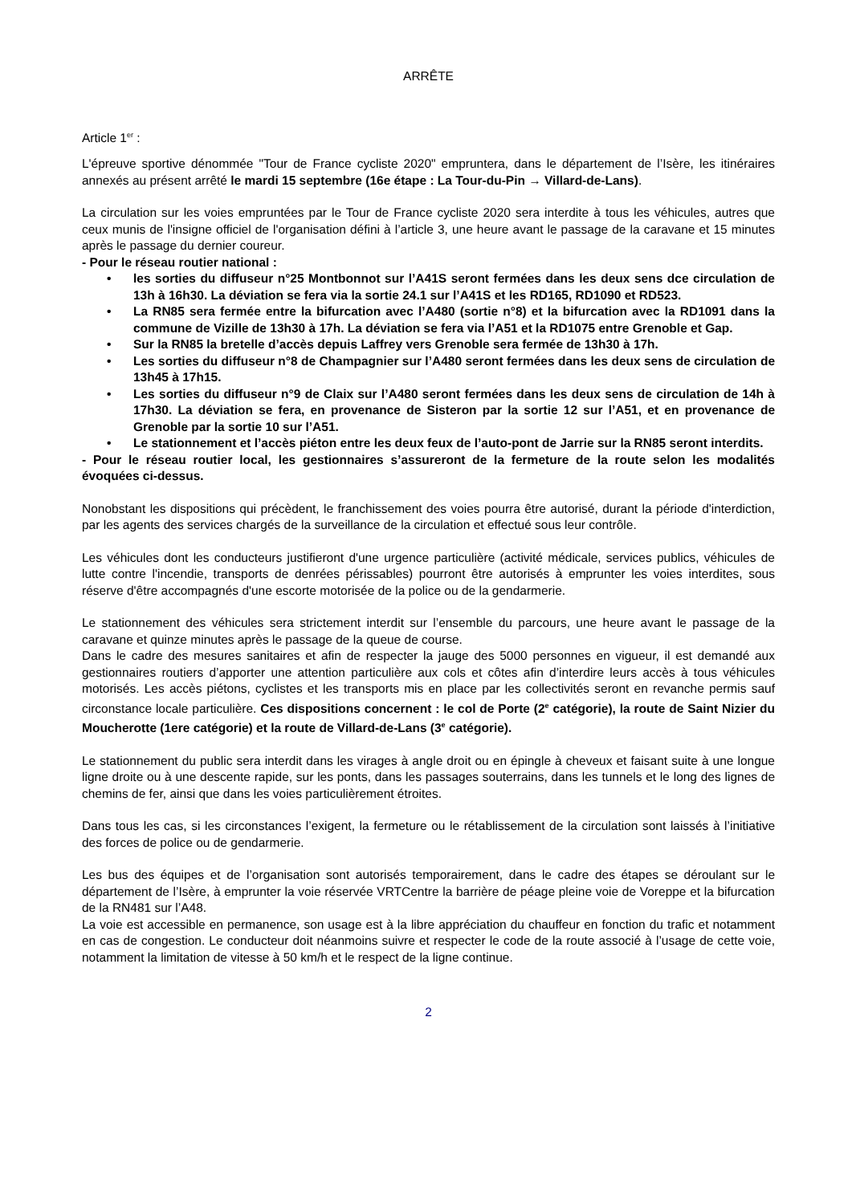ARRÊTE
Article 1<sup>er</sup> :
L'épreuve sportive dénommée "Tour de France cycliste 2020" empruntera, dans le département de l’Isère, les itinéraires annexés au présent arrêté le mardi 15 septembre (16e étape : La Tour-du-Pin → Villard-de-Lans).
La circulation sur les voies empruntées par le Tour de France cycliste 2020 sera interdite à tous les véhicules, autres que ceux munis de l'insigne officiel de l'organisation défini à l’article 3, une heure avant le passage de la caravane et 15 minutes après le passage du dernier coureur.
- Pour le réseau routier national :
• les sorties du diffuseur n°25 Montbonnot sur l’A41S seront fermées dans les deux sens dce circulation de 13h à 16h30. La déviation se fera via la sortie 24.1 sur l’A41S et les RD165, RD1090 et RD523.
• La RN85 sera fermée entre la bifurcation avec l’A480 (sortie n°8) et la bifurcation avec la RD1091 dans la commune de Vizille de 13h30 à 17h. La déviation se fera via l’A51 et la RD1075 entre Grenoble et Gap.
• Sur la RN85 la bretelle d’accès depuis Laffrey vers Grenoble sera fermée de 13h30 à 17h.
• Les sorties du diffuseur n°8 de Champagnier sur l’A480 seront fermées dans les deux sens de circulation de 13h45 à 17h15.
• Les sorties du diffuseur n°9 de Claix sur l’A480 seront fermées dans les deux sens de circulation de 14h à 17h30. La déviation se fera, en provenance de Sisteron par la sortie 12 sur l’A51, et en provenance de Grenoble par la sortie 10 sur l’A51.
• Le stationnement et l’accès piéton entre les deux feux de l’auto-pont de Jarrie sur la RN85 seront interdits.
- Pour le réseau routier local, les gestionnaires s’assureront de la fermeture de la route selon les modalités évoquées ci-dessus.
Nonobstant les dispositions qui précèdent, le franchissement des voies pourra être autorisé, durant la période d'interdiction, par les agents des services chargés de la surveillance de la circulation et effectué sous leur contrôle.
Les véhicules dont les conducteurs justifieront d'une urgence particulière (activité médicale, services publics, véhicules de lutte contre l'incendie, transports de denrées périssables) pourront être autorisés à emprunter les voies interdites, sous réserve d'être accompagnés d'une escorte motorisée de la police ou de la gendarmerie.
Le stationnement des véhicules sera strictement interdit sur l’ensemble du parcours, une heure avant le passage de la caravane et quinze minutes après le passage de la queue de course.
Dans le cadre des mesures sanitaires et afin de respecter la jauge des 5000 personnes en vigueur, il est demandé aux gestionnaires routiers d’apporter une attention particulière aux cols et côtes afin d’interdire leurs accès à tous véhicules motorisés. Les accès piétons, cyclistes et les transports mis en place par les collectivités seront en revanche permis sauf circonstance locale particulière. Ces dispositions concernent : le col de Porte (2<sup>e</sup> catégorie), la route de Saint Nizier du Moucherotte (1ere catégorie) et la route de Villard-de-Lans (3<sup>e</sup> catégorie).
Le stationnement du public sera interdit dans les virages à angle droit ou en épingle à cheveux et faisant suite à une longue ligne droite ou à une descente rapide, sur les ponts, dans les passages souterrains, dans les tunnels et le long des lignes de chemins de fer, ainsi que dans les voies particulièrement étroites.
Dans tous les cas, si les circonstances l’exigent, la fermeture ou le rétablissement de la circulation sont laissés à l’initiative des forces de police ou de gendarmerie.
Les bus des équipes et de l’organisation sont autorisés temporairement, dans le cadre des étapes se déroulant sur le département de l’Isère, à emprunter la voie réservée VRTCentre la barrière de péage pleine voie de Voreppe et la bifurcation de la RN481 sur l’A48.
La voie est accessible en permanence, son usage est à la libre appréciation du chauffeur en fonction du trafic et notamment en cas de congestion. Le conducteur doit néanmoins suivre et respecter le code de la route associé à l’usage de cette voie, notamment la limitation de vitesse à 50 km/h et le respect de la ligne continue.
2